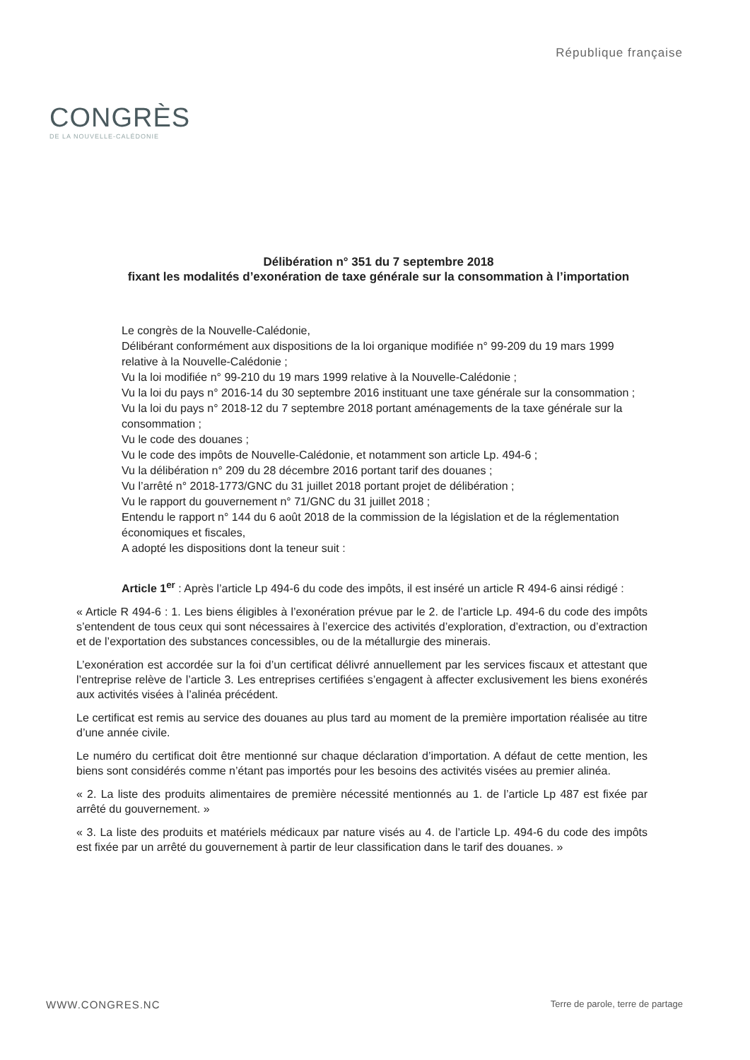CONGRÈS
DE LA NOUVELLE-CALÉDONIE
République française
Délibération n° 351 du 7 septembre 2018
fixant les modalités d’exonération de taxe générale sur la consommation à l’importation
Le congrès de la Nouvelle-Calédonie,
Délibérant conformément aux dispositions de la loi organique modifiée n° 99-209 du 19 mars 1999 relative à la Nouvelle-Calédonie ;
Vu la loi modifiée n° 99-210 du 19 mars 1999 relative à la Nouvelle-Calédonie ;
Vu la loi du pays n° 2016-14 du 30 septembre 2016 instituant une taxe générale sur la consommation ;
Vu la loi du pays n° 2018-12 du 7 septembre 2018 portant aménagements de la taxe générale sur la consommation ;
Vu le code des douanes ;
Vu le code des impôts de Nouvelle-Calédonie, et notamment son article Lp. 494-6 ;
Vu la délibération n° 209 du 28 décembre 2016 portant tarif des douanes ;
Vu l’arrêté n° 2018-1773/GNC du 31 juillet 2018 portant projet de délibération ;
Vu le rapport du gouvernement n° 71/GNC du 31 juillet 2018 ;
Entendu le rapport n° 144 du 6 août 2018 de la commission de la législation et de la réglementation économiques et fiscales,
A adopté les dispositions dont la teneur suit :
Article 1<sup>er</sup> : Après l’article Lp 494-6 du code des impôts, il est inséré un article R 494-6 ainsi rédigé :
« Article R 494-6 : 1. Les biens éligibles à l’exonération prévue par le 2. de l’article Lp. 494-6 du code des impôts s’entendent de tous ceux qui sont nécessaires à l’exercice des activités d’exploration, d’extraction, ou d’extraction et de l’exportation des substances concessibles, ou de la métallurgie des minerais.
L’exonération est accordée sur la foi d’un certificat délivré annuellement par les services fiscaux et attestant que l’entreprise relève de l’article 3. Les entreprises certifiées s’engagent à affecter exclusivement les biens exonérés aux activités visées à l’alinéa précédent.
Le certificat est remis au service des douanes au plus tard au moment de la première importation réalisée au titre d’une année civile.
Le numéro du certificat doit être mentionné sur chaque déclaration d’importation. A défaut de cette mention, les biens sont considérés comme n’étant pas importés pour les besoins des activités visées au premier alinéa.
« 2. La liste des produits alimentaires de première nécessité mentionnés au 1. de l’article Lp 487 est fixée par arrêté du gouvernement. »
« 3. La liste des produits et matériels médicaux par nature visés au 4. de l’article Lp. 494-6 du code des impôts est fixée par un arrêté du gouvernement à partir de leur classification dans le tarif des douanes. »
WWW.CONGRES.NC Terre de parole, terre de partage